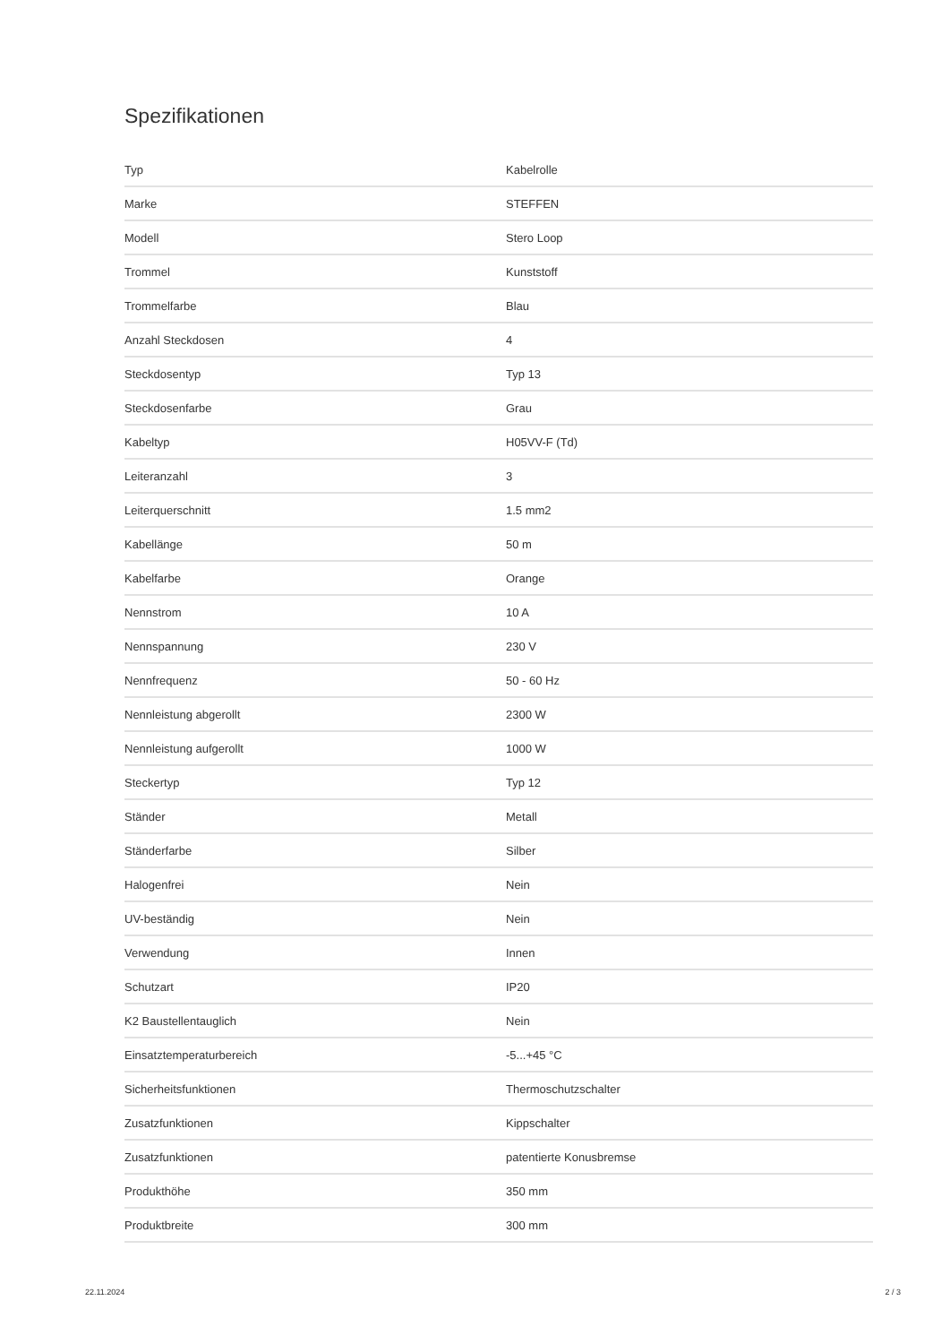Spezifikationen
| Typ | Kabelrolle |
| Marke | STEFFEN |
| Modell | Stero Loop |
| Trommel | Kunststoff |
| Trommelfarbe | Blau |
| Anzahl Steckdosen | 4 |
| Steckdosentyp | Typ 13 |
| Steckdosenfarbe | Grau |
| Kabeltyp | H05VV-F (Td) |
| Leiteranzahl | 3 |
| Leiterquerschnitt | 1.5 mm2 |
| Kabellänge | 50 m |
| Kabelfarbe | Orange |
| Nennstrom | 10 A |
| Nennspannung | 230 V |
| Nennfrequenz | 50 - 60 Hz |
| Nennleistung abgerollt | 2300 W |
| Nennleistung aufgerollt | 1000 W |
| Steckertyp | Typ 12 |
| Ständer | Metall |
| Ständerfarbe | Silber |
| Halogenfrei | Nein |
| UV-beständig | Nein |
| Verwendung | Innen |
| Schutzart | IP20 |
| K2 Baustellentauglich | Nein |
| Einsatztemperaturbereich | -5...+45 °C |
| Sicherheitsfunktionen | Thermoschutzschalter |
| Zusatzfunktionen | Kippschalter |
| Zusatzfunktionen | patentierte Konusbremse |
| Produkthöhe | 350 mm |
| Produktbreite | 300 mm |
22.11.2024 2 / 3